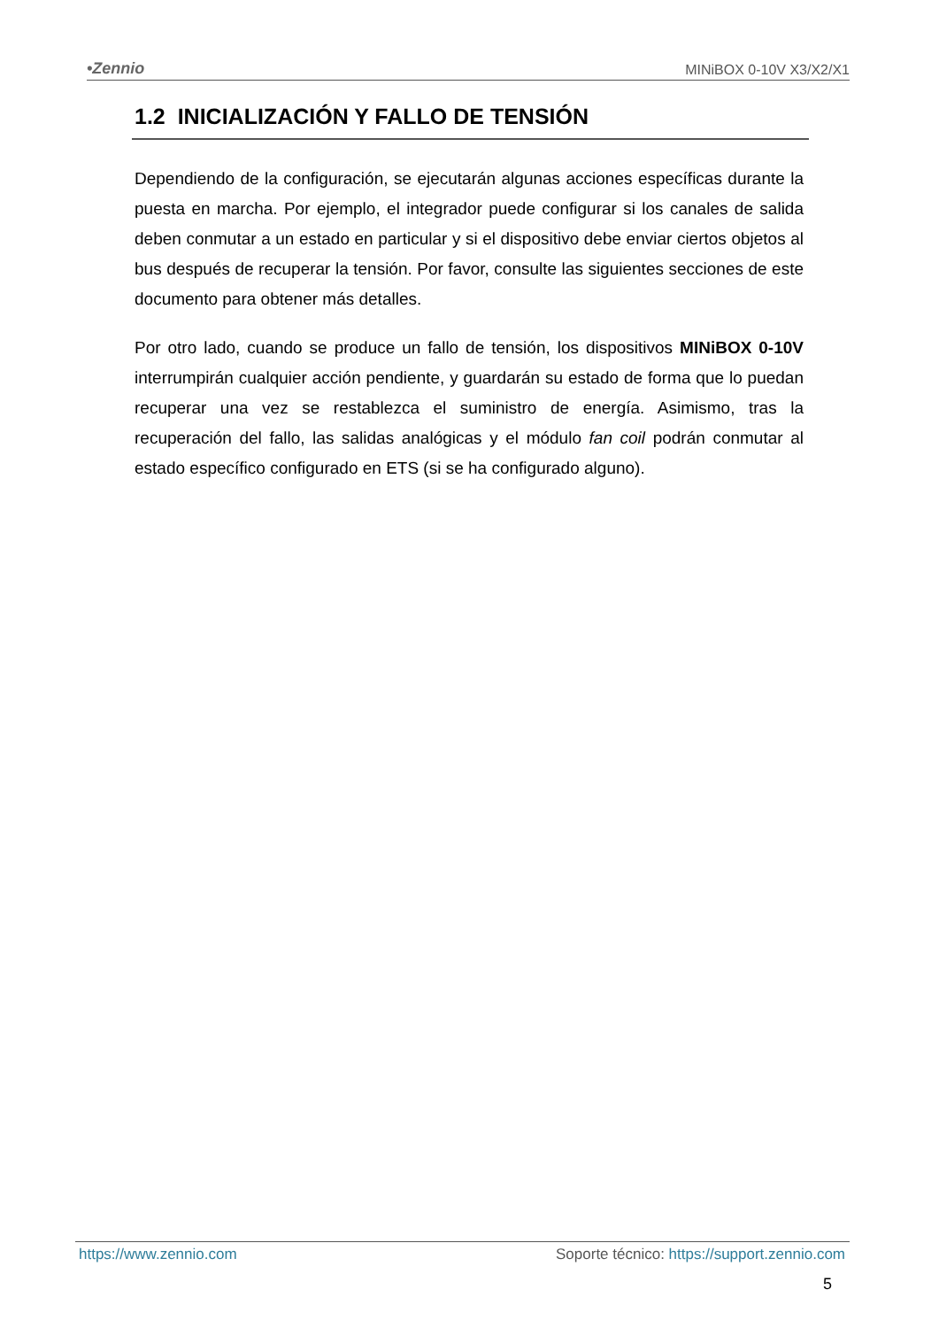•Zennio MINiBOX 0-10V X3/X2/X1
1.2 INICIALIZACIÓN Y FALLO DE TENSIÓN
Dependiendo de la configuración, se ejecutarán algunas acciones específicas durante la puesta en marcha. Por ejemplo, el integrador puede configurar si los canales de salida deben conmutar a un estado en particular y si el dispositivo debe enviar ciertos objetos al bus después de recuperar la tensión. Por favor, consulte las siguientes secciones de este documento para obtener más detalles.
Por otro lado, cuando se produce un fallo de tensión, los dispositivos MINiBOX 0-10V interrumpirán cualquier acción pendiente, y guardarán su estado de forma que lo puedan recuperar una vez se restablezca el suministro de energía. Asimismo, tras la recuperación del fallo, las salidas analógicas y el módulo fan coil podrán conmutar al estado específico configurado en ETS (si se ha configurado alguno).
https://www.zennio.com Soporte técnico: https://support.zennio.com
5